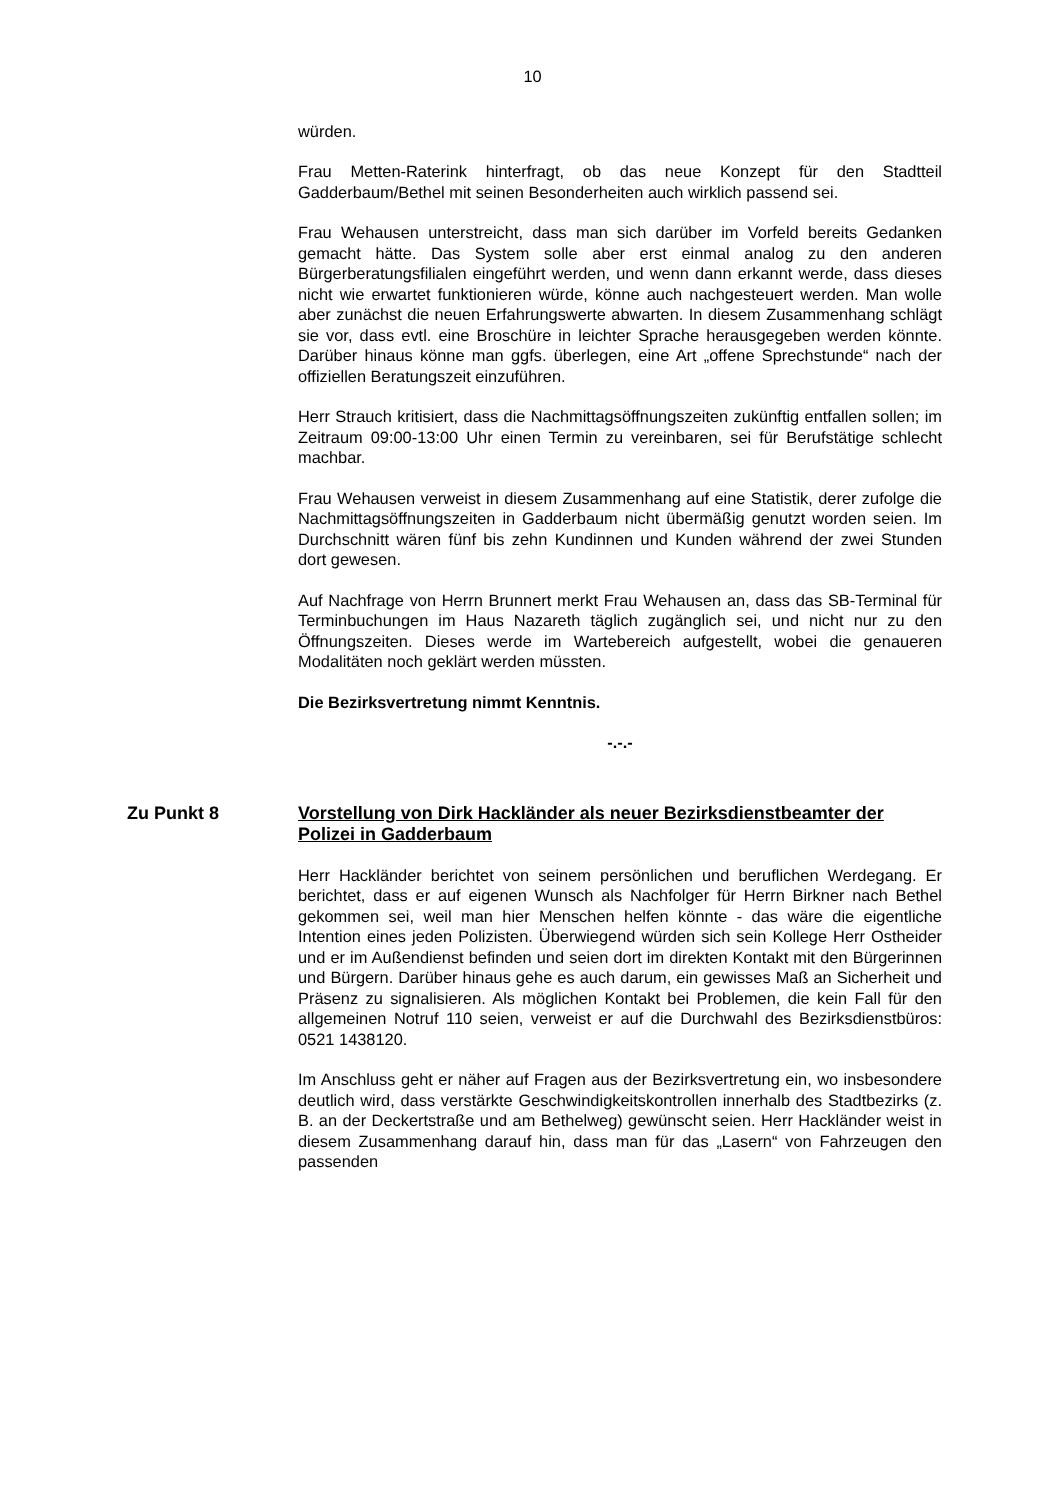10
würden.
Frau Metten-Raterink hinterfragt, ob das neue Konzept für den Stadtteil Gadderbaum/Bethel mit seinen Besonderheiten auch wirklich passend sei.
Frau Wehausen unterstreicht, dass man sich darüber im Vorfeld bereits Gedanken gemacht hätte. Das System solle aber erst einmal analog zu den anderen Bürgerberatungsfilialen eingeführt werden, und wenn dann erkannt werde, dass dieses nicht wie erwartet funktionieren würde, könne auch nachgesteuert werden. Man wolle aber zunächst die neuen Erfahrungswerte abwarten. In diesem Zusammenhang schlägt sie vor, dass evtl. eine Broschüre in leichter Sprache herausgegeben werden könnte. Darüber hinaus könne man ggfs. überlegen, eine Art „offene Sprechstunde“ nach der offiziellen Beratungszeit einzuführen.
Herr Strauch kritisiert, dass die Nachmittagsöffnungszeiten zukünftig entfallen sollen; im Zeitraum 09:00-13:00 Uhr einen Termin zu vereinbaren, sei für Berufstätige schlecht machbar.
Frau Wehausen verweist in diesem Zusammenhang auf eine Statistik, derer zufolge die Nachmittagsöffnungszeiten in Gadderbaum nicht übermäßig genutzt worden seien. Im Durchschnitt wären fünf bis zehn Kundinnen und Kunden während der zwei Stunden dort gewesen.
Auf Nachfrage von Herrn Brunnert merkt Frau Wehausen an, dass das SB-Terminal für Terminbuchungen im Haus Nazareth täglich zugänglich sei, und nicht nur zu den Öffnungszeiten. Dieses werde im Wartebereich aufgestellt, wobei die genaueren Modalitäten noch geklärt werden müssten.
Die Bezirksvertretung nimmt Kenntnis.
-.-.-
Zu Punkt 8 Vorstellung von Dirk Hackländer als neuer Bezirksdienstbeamter der Polizei in Gadderbaum
Herr Hackländer berichtet von seinem persönlichen und beruflichen Werdegang. Er berichtet, dass er auf eigenen Wunsch als Nachfolger für Herrn Birkner nach Bethel gekommen sei, weil man hier Menschen helfen könnte - das wäre die eigentliche Intention eines jeden Polizisten. Überwiegend würden sich sein Kollege Herr Ostheider und er im Außendienst befinden und seien dort im direkten Kontakt mit den Bürgerinnen und Bürgern. Darüber hinaus gehe es auch darum, ein gewisses Maß an Sicherheit und Präsenz zu signalisieren. Als möglichen Kontakt bei Problemen, die kein Fall für den allgemeinen Notruf 110 seien, verweist er auf die Durchwahl des Bezirksdienstbüros: 0521 1438120.
Im Anschluss geht er näher auf Fragen aus der Bezirksvertretung ein, wo insbesondere deutlich wird, dass verstärkte Geschwindigkeitskontrollen innerhalb des Stadtbezirks (z. B. an der Deckertstraße und am Bethelweg) gewünscht seien. Herr Hackländer weist in diesem Zusammenhang darauf hin, dass man für das „Lasern“ von Fahrzeugen den passenden